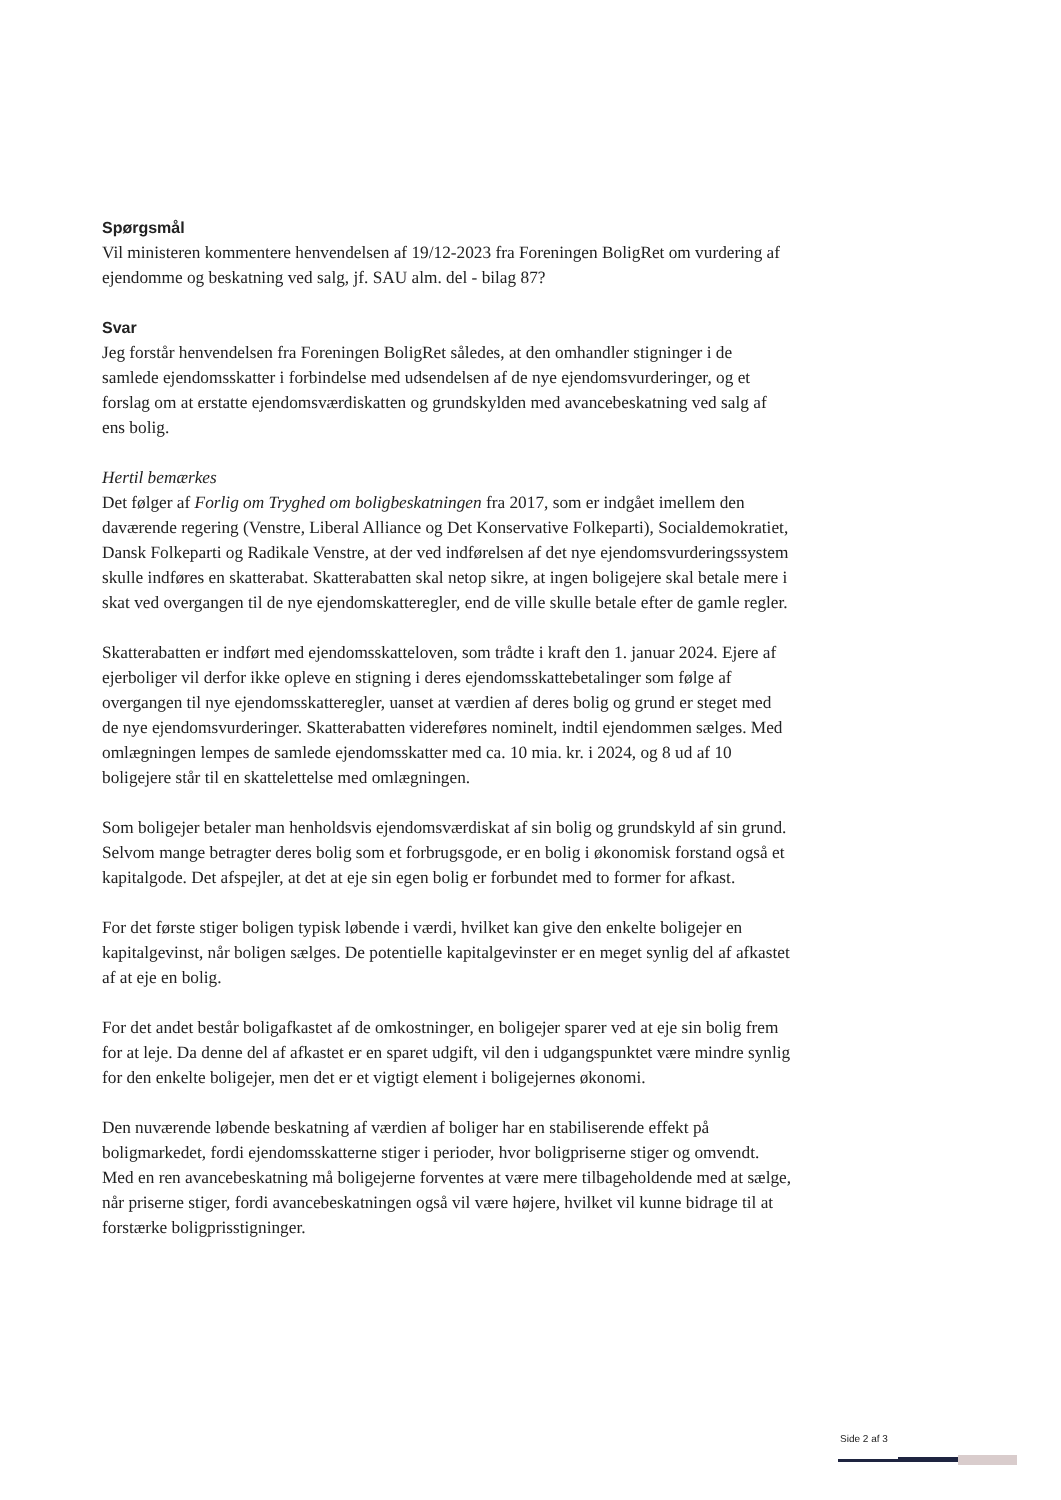Spørgsmål
Vil ministeren kommentere henvendelsen af 19/12-2023 fra Foreningen BoligRet om vurdering af ejendomme og beskatning ved salg, jf. SAU alm. del - bilag 87?
Svar
Jeg forstår henvendelsen fra Foreningen BoligRet således, at den omhandler stigninger i de samlede ejendomsskatter i forbindelse med udsendelsen af de nye ejendomsvurderinger, og et forslag om at erstatte ejendomsværdiskatten og grundskylden med avancebeskatning ved salg af ens bolig.
Hertil bemærkes
Det følger af Forlig om Tryghed om boligbeskatningen fra 2017, som er indgået imellem den daværende regering (Venstre, Liberal Alliance og Det Konservative Folkeparti), Socialdemokratiet, Dansk Folkeparti og Radikale Venstre, at der ved indførelsen af det nye ejendomsvurderingssystem skulle indføres en skatterabat. Skatterabatten skal netop sikre, at ingen boligejere skal betale mere i skat ved overgangen til de nye ejendomskatteregler, end de ville skulle betale efter de gamle regler.
Skatterabatten er indført med ejendomsskatteloven, som trådte i kraft den 1. januar 2024. Ejere af ejerboliger vil derfor ikke opleve en stigning i deres ejendomsskattebetalinger som følge af overgangen til nye ejendomsskatteregler, uanset at værdien af deres bolig og grund er steget med de nye ejendomsvurderinger. Skatterabatten videreføres nominelt, indtil ejendommen sælges. Med omlægningen lempes de samlede ejendomsskatter med ca. 10 mia. kr. i 2024, og 8 ud af 10 boligejere står til en skattelettelse med omlægningen.
Som boligejer betaler man henholdsvis ejendomsværdiskat af sin bolig og grundskyld af sin grund. Selvom mange betragter deres bolig som et forbrugsgode, er en bolig i økonomisk forstand også et kapitalgode. Det afspejler, at det at eje sin egen bolig er forbundet med to former for afkast.
For det første stiger boligen typisk løbende i værdi, hvilket kan give den enkelte boligejer en kapitalgevinst, når boligen sælges. De potentielle kapitalgevinster er en meget synlig del af afkastet af at eje en bolig.
For det andet består boligafkastet af de omkostninger, en boligejer sparer ved at eje sin bolig frem for at leje. Da denne del af afkastet er en sparet udgift, vil den i udgangspunktet være mindre synlig for den enkelte boligejer, men det er et vigtigt element i boligejernes økonomi.
Den nuværende løbende beskatning af værdien af boliger har en stabiliserende effekt på boligmarkedet, fordi ejendomsskatterne stiger i perioder, hvor boligpriserne stiger og omvendt. Med en ren avancebeskatning må boligejerne forventes at være mere tilbageholdende med at sælge, når priserne stiger, fordi avancebeskatningen også vil være højere, hvilket vil kunne bidrage til at forstærke boligprisstigninger.
Side 2 af 3